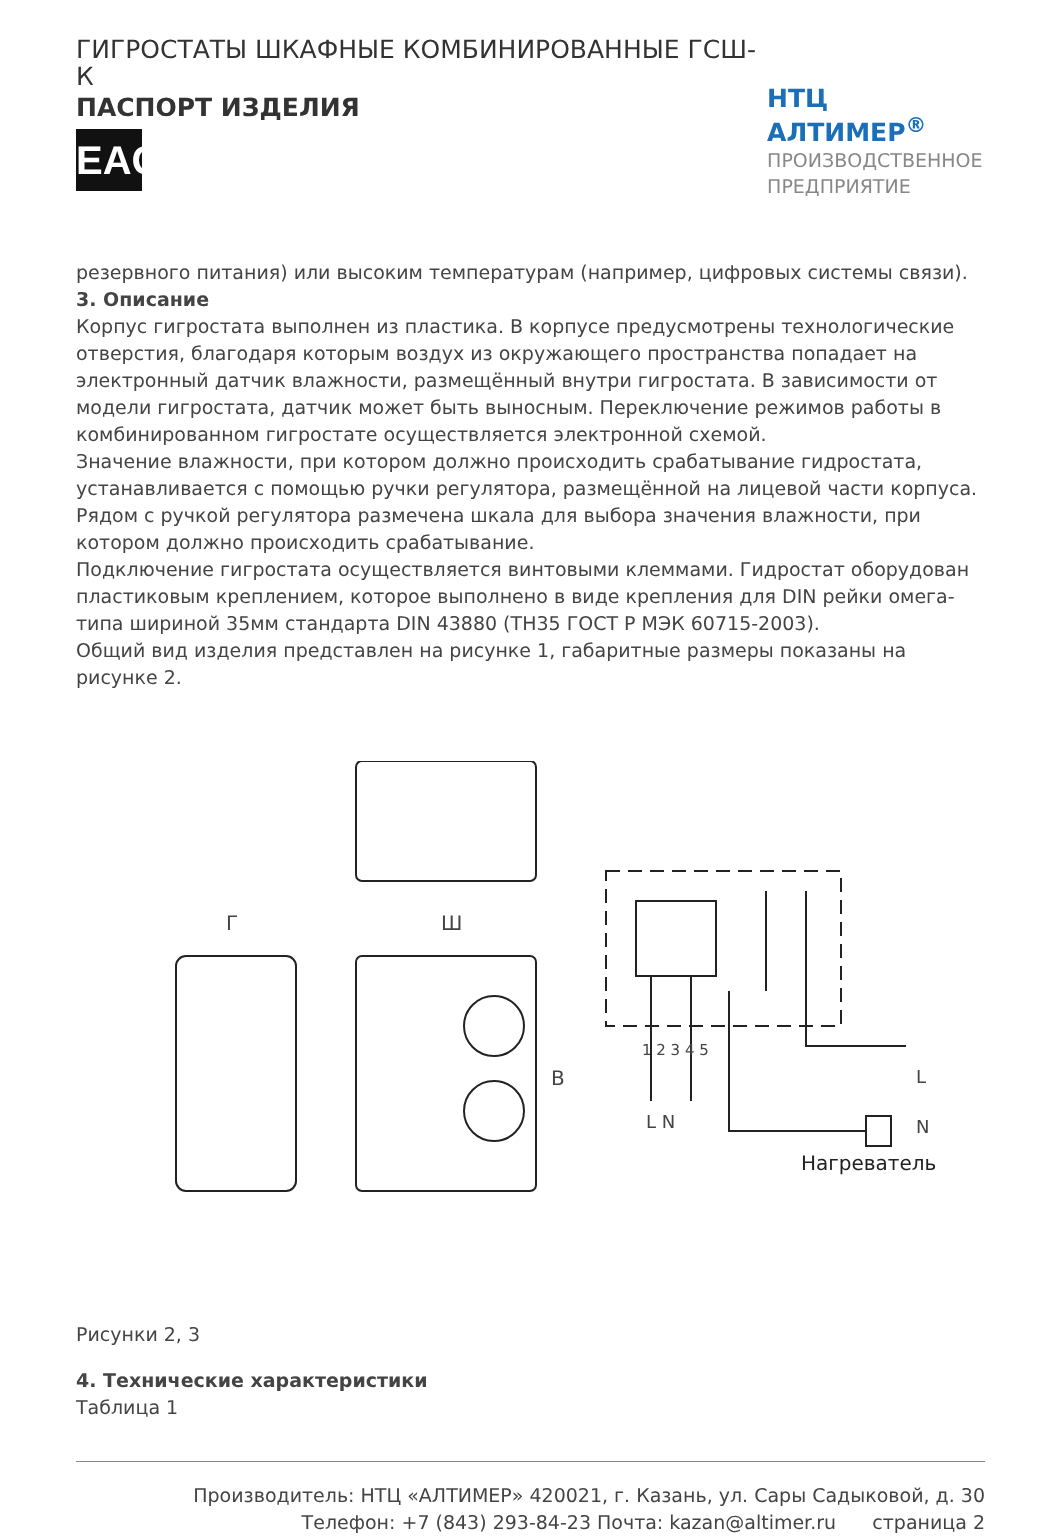ГИГРОСТАТЫ ШКАФНЫЕ КОМБИНИРОВАННЫЕ ГСШ-К
ПАСПОРТ ИЗДЕЛИЯ
EAC
НТЦ АЛТИМЕР<sup>®</sup>
ПРОИЗВОДСТВЕННОЕ ПРЕДПРИЯТИЕ
резервного питания) или высоким температурам (например, цифровых системы связи).
3. Описание
Корпус гигростата выполнен из пластика. В корпусе предусмотрены технологические отверстия, благодаря которым воздух из окружающего пространства попадает на электронный датчик влажности, размещённый внутри гигростата. В зависимости от модели гигростата, датчик может быть выносным. Переключение режимов работы в комбинированном гигростате осуществляется электронной схемой.
Значение влажности, при котором должно происходить срабатывание гидростата, устанавливается с помощью ручки регулятора, размещённой на лицевой части корпуса. Рядом с ручкой регулятора размечена шкала для выбора значения влажности, при котором должно происходить срабатывание.
Подключение гигростата осуществляется винтовыми клеммами. Гидростат оборудован пластиковым креплением, которое выполнено в виде крепления для DIN рейки омега-типа шириной 35мм стандарта DIN 43880 (ТН35 ГОСТ Р МЭК 60715-2003).
Общий вид изделия представлен на рисунке 1, габаритные размеры показаны на рисунке 2.
Г Ш
В
1 2 3 4 5
L N
L
N
Нагреватель
Рисунки 2, 3
4. Технические характеристики
Таблица 1
Производитель: НТЦ «АЛТИМЕР» 420021, г. Казань, ул. Сары Садыковой, д. 30
Телефон: +7 (843) 293-84-23 Почта: kazan@altimer.ru страница 2